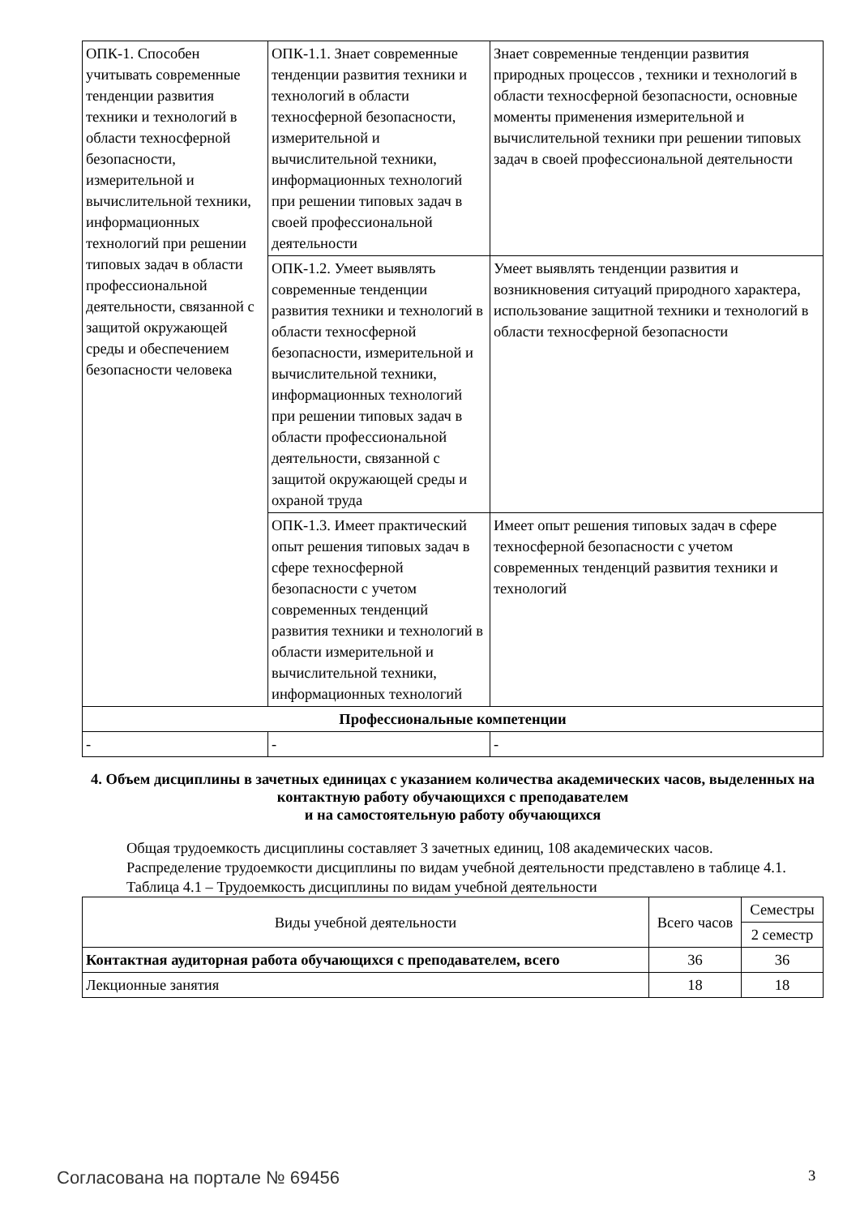| ОПК-1. Способен учитывать современные тенденции развития техники и технологий в области техносферной безопасности, измерительной и вычислительной техники, информационных технологий при решении типовых задач в области профессиональной деятельности, связанной с защитой окружающей среды и обеспечением безопасности человека | ОПК-1.1. Знает современные тенденции развития техники и технологий в области техносферной безопасности, измерительной и вычислительной техники, информационных технологий при решении типовых задач в своей профессиональной деятельности | Знает современные тенденции развития природных процессов , техники и технологий в области техносферной безопасности, основные моменты применения измерительной и вычислительной техники при решении типовых задач в своей профессиональной деятельности |
| | ОПК-1.2. Умеет выявлять современные тенденции развития техники и технологий в области техносферной безопасности, измерительной и вычислительной техники, информационных технологий при решении типовых задач в области профессиональной деятельности, связанной с защитой окружающей среды и охраной труда | Умеет выявлять тенденции развития и возникновения ситуаций природного характера, использование защитной техники и технологий в области техносферной безопасности |
| | ОПК-1.3. Имеет практический опыт решения типовых задач в сфере техносферной безопасности с учетом современных тенденций развития техники и технологий в области измерительной и вычислительной техники, информационных технологий | Имеет опыт решения типовых задач в сфере техносферной безопасности с учетом современных тенденций развития техники и технологий |
| Профессиональные компетенции | | |
| - | - | - |
4. Объем дисциплины в зачетных единицах с указанием количества академических часов, выделенных на контактную работу обучающихся с преподавателем
и на самостоятельную работу обучающихся
Общая трудоемкость дисциплины составляет 3 зачетных единиц, 108 академических часов.
Распределение трудоемкости дисциплины по видам учебной деятельности представлено в таблице 4.1.
Таблица 4.1 – Трудоемкость дисциплины по видам учебной деятельности
| Виды учебной деятельности | Всего часов | Семестры |
| --- | --- | --- |
| | | 2 семестр |
| Контактная аудиторная работа обучающихся с преподавателем, всего | 36 | 36 |
| Лекционные занятия | 18 | 18 |
Согласована на портале № 69456 3